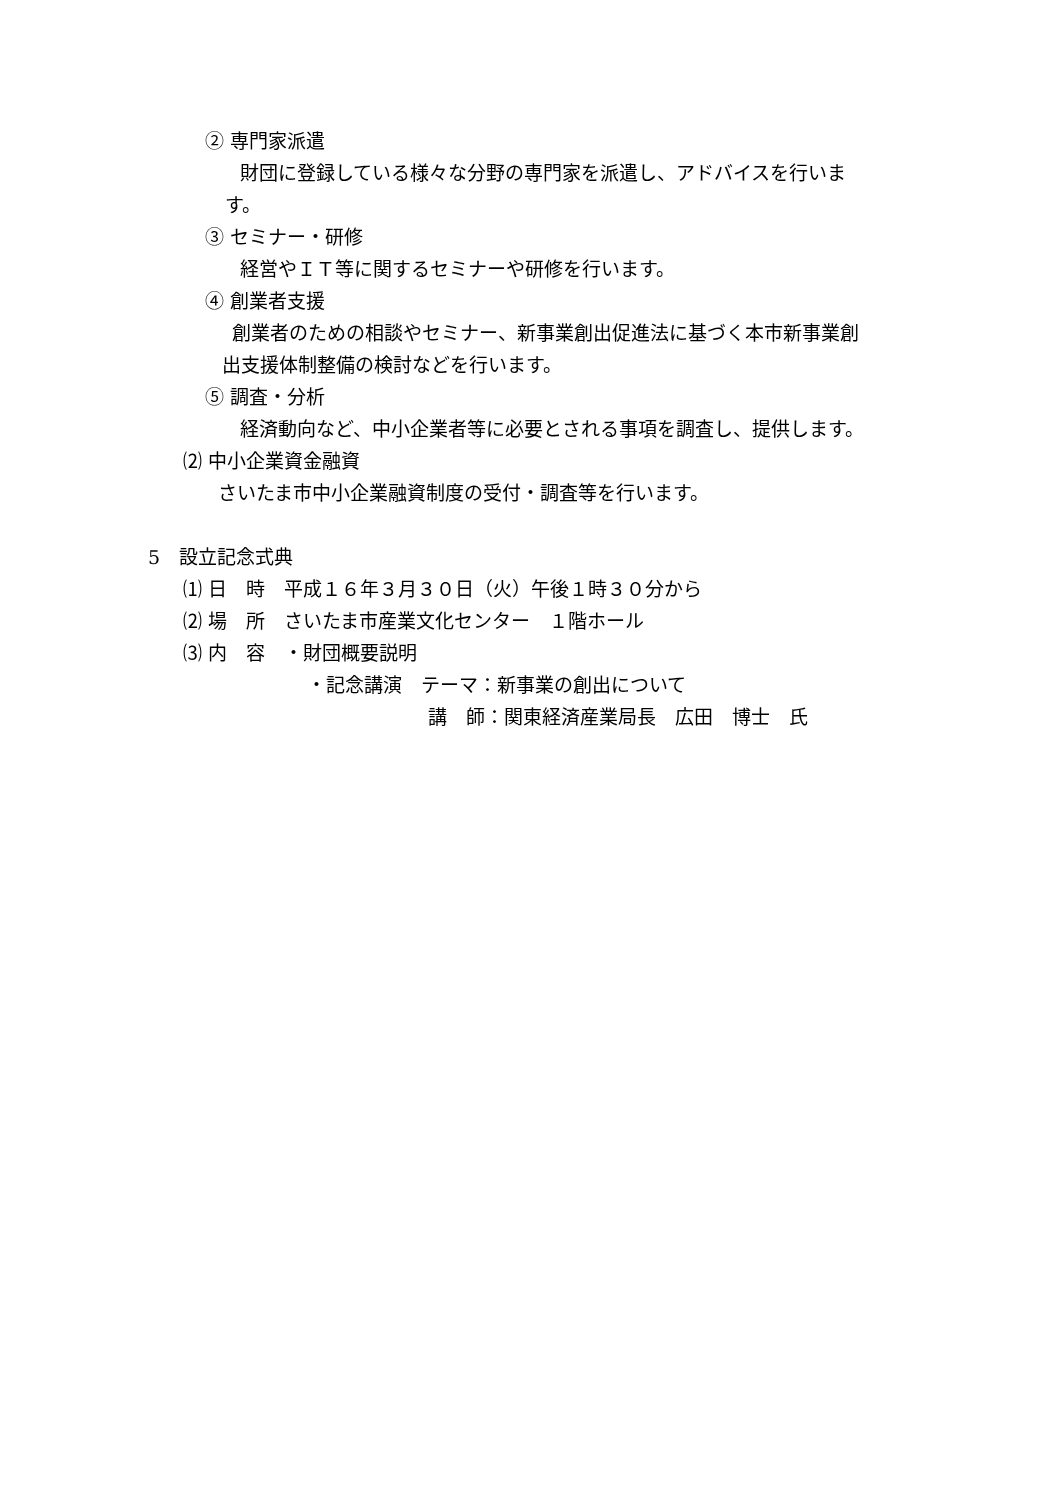② 専門家派遣
財団に登録している様々な分野の専門家を派遣し、アドバイスを行いま
す。
③ セミナー・研修
経営やＩＴ等に関するセミナーや研修を行います。
④ 創業者支援
創業者のための相談やセミナー、新事業創出促進法に基づく本市新事業創
出支援体制整備の検討などを行います。
⑤ 調査・分析
経済動向など、中小企業者等に必要とされる事項を調査し、提供します。
⑵ 中小企業資金融資
さいたま市中小企業融資制度の受付・調査等を行います。
5　設立記念式典
⑴ 日　時　平成１６年３月３０日（火）午後１時３０分から
⑵ 場　所　さいたま市産業文化センター　１階ホール
⑶ 内　容　・財団概要説明
・記念講演　テーマ：新事業の創出について
講　師：関東経済産業局長　広田　博士　氏